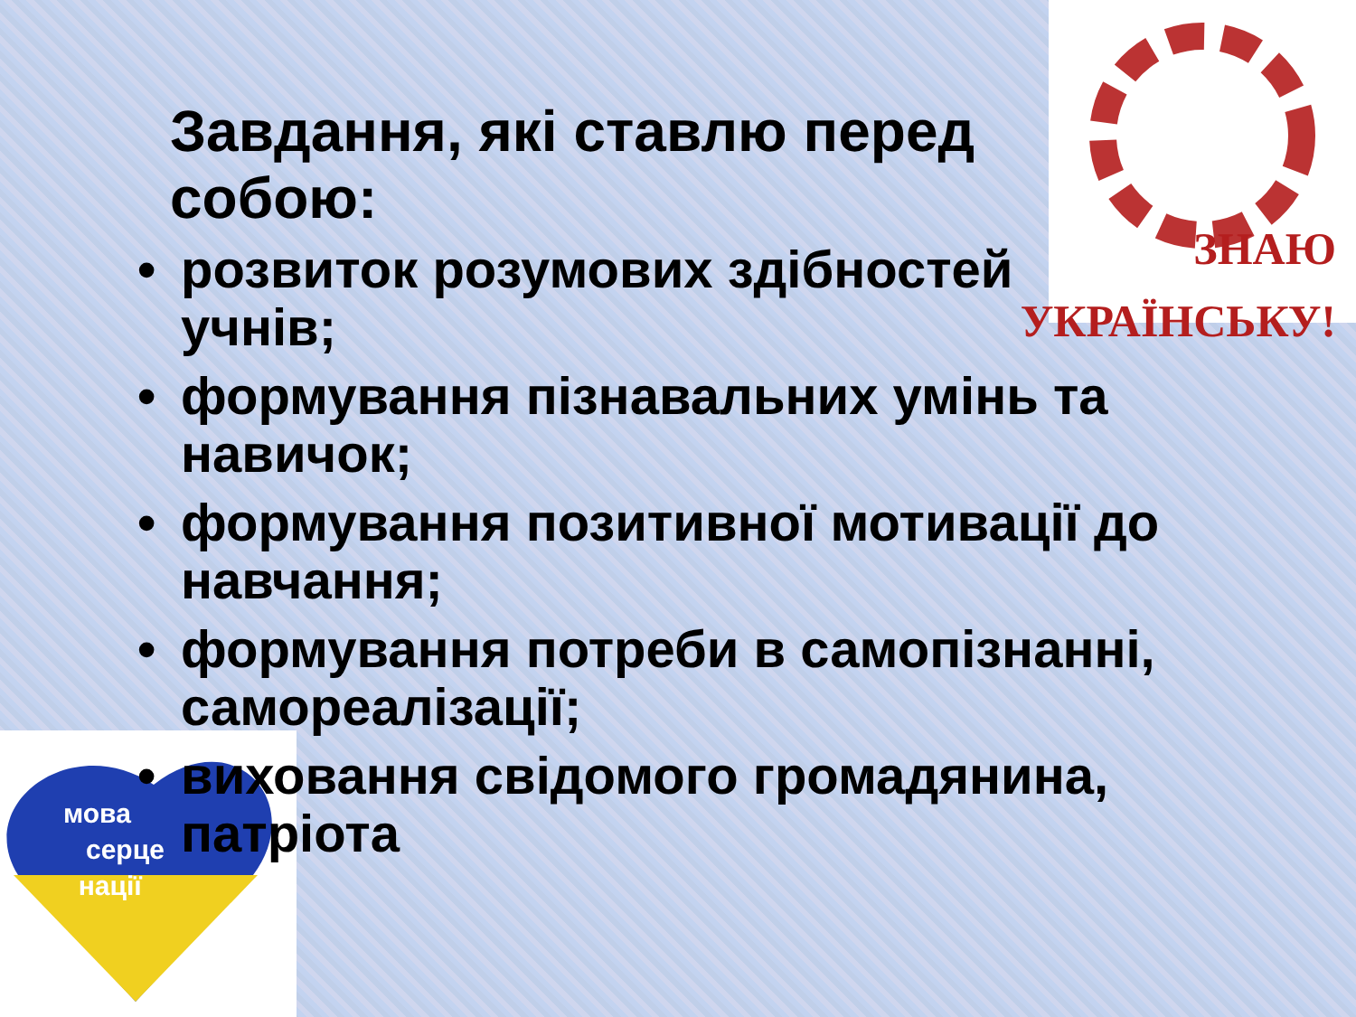ЗНАЮ
УКРАЇНСЬКУ!
мова
серце
нації
Завдання, які ставлю перед собою:
• розвиток розумових здібностей учнів;
• формування пізнавальних умінь та навичок;
• формування позитивної мотивації до навчання;
• формування потреби в самопізнанні, самореалізації;
• виховання свідомого громадянина, патріота